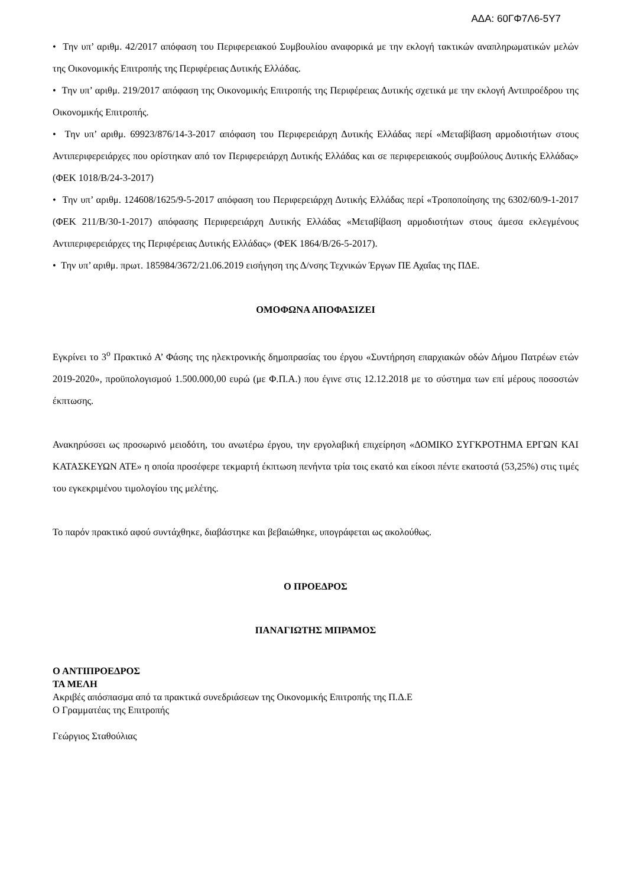ΑΔΑ: 60ΓΦ7Λ6-5Υ7
• Την υπ’ αριθμ. 42/2017 απόφαση του Περιφερειακού Συμβουλίου αναφορικά με την εκλογή τακτικών αναπληρωματικών μελών της Οικονομικής Επιτροπής της Περιφέρειας Δυτικής Ελλάδας.
• Την υπ’ αριθμ. 219/2017 απόφαση της Οικονομικής Επιτροπής της Περιφέρειας Δυτικής σχετικά με την εκλογή Αντιπροέδρου της Οικονομικής Επιτροπής.
• Την υπ’ αριθμ. 69923/876/14-3-2017 απόφαση του Περιφερειάρχη Δυτικής Ελλάδας περί «Μεταβίβαση αρμοδιοτήτων στους Αντιπεριφερειάρχες που ορίστηκαν από τον Περιφερειάρχη Δυτικής Ελλάδας και σε περιφερειακούς συμβούλους Δυτικής Ελλάδας» (ΦΕΚ 1018/Β/24-3-2017)
• Την υπ’ αριθμ. 124608/1625/9-5-2017 απόφαση του Περιφερειάρχη Δυτικής Ελλάδας περί «Τροποποίησης της 6302/60/9-1-2017 (ΦΕΚ 211/Β/30-1-2017) απόφασης Περιφερειάρχη Δυτικής Ελλάδας «Μεταβίβαση αρμοδιοτήτων στους άμεσα εκλεγμένους Αντιπεριφερειάρχες της Περιφέρειας Δυτικής Ελλάδας» (ΦΕΚ 1864/Β/26-5-2017).
• Την υπ’ αριθμ. πρωτ. 185984/3672/21.06.2019 εισήγηση της Δ/νσης Τεχνικών Έργων ΠΕ Αχαΐας της ΠΔΕ.
ΟΜΟΦΩΝΑ ΑΠΟΦΑΣΙΖΕΙ
Εγκρίνει το 3<sup>ο</sup> Πρακτικό Α’ Φάσης της ηλεκτρονικής δημοπρασίας του έργου «Συντήρηση επαρχιακών οδών Δήμου Πατρέων ετών 2019-2020», προϋπολογισμού 1.500.000,00 ευρώ (με Φ.Π.Α.) που έγινε στις 12.12.2018 με το σύστημα των επί μέρους ποσοστών έκπτωσης.
Ανακηρύσσει ως προσωρινό μειοδότη, του ανωτέρω έργου, την εργολαβική επιχείρηση «ΔΟΜΙΚΟ ΣΥΓΚΡΟΤΗΜΑ ΕΡΓΩΝ ΚΑΙ ΚΑΤΑΣΚΕΥΩΝ ΑΤΕ» η οποία προσέφερε τεκμαρτή έκπτωση πενήντα τρία τοις εκατό και είκοσι πέντε εκατοστά (53,25%) στις τιμές του εγκεκριμένου τιμολογίου της μελέτης.
Το παρόν πρακτικό αφού συντάχθηκε, διαβάστηκε και βεβαιώθηκε, υπογράφεται ως ακολούθως.
Ο ΠΡΟΕΔΡΟΣ
ΠΑΝΑΓΙΩΤΗΣ ΜΠΡΑΜΟΣ
Ο ΑΝΤΙΠΡΟΕΔΡΟΣ
ΤΑ ΜΕΛΗ
Ακριβές απόσπασμα από τα πρακτικά συνεδριάσεων της Οικονομικής Επιτροπής της Π.Δ.Ε
Ο Γραμματέας της Επιτροπής
Γεώργιος Σταθούλιας